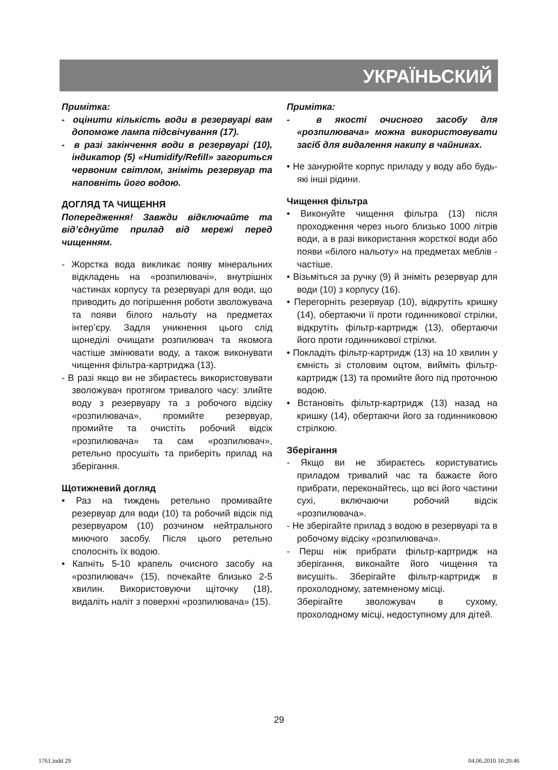УКРАЇНЬСКИЙ
Примітка:
- оцінити кількість води в резервуарі вам допоможе лампа підсвічування (17).
- в разі закінчення води в резервуарі (10), індикатор (5) «Humidify/Refill» загориться червоним світлом, зніміть резервуар та наповніть його водою.
ДОГЛЯД ТА ЧИЩЕННЯ
Попередження! Завжди відключайте та від’єднуйте прилад від мережі перед чищенням.
- Жорстка вода викликає появу мінеральних відкладень на «розпилювачі», внутрішніх частинах корпусу та резервуарі для води, що приводить до погіршення роботи зволожувача та появи білого нальоту на предметах інтер’єру. Задля уникнення цього слід щонеділі очищати розпилювач та якомога частіше змінювати воду, а також виконувати чищення фільтра-картриджа (13).
- В разі якщо ви не збираєтесь використовувати зволожувач протягом тривалого часу: злийте воду з резервуару та з робочого відсіку «розпилювача», промийте резервуар, промийте та очистіть робочий відсік «розпилювача» та сам «розпилювач», ретельно просушіть та приберіть прилад на зберігання.
Щотижневий догляд
• Раз на тиждень ретельно промивайте резервуар для води (10) та робочий відсік під резервуаром (10) розчином нейтрального миючого засобу. Після цього ретельно сполосніть їх водою.
• Капніть 5-10 крапель очисного засобу на «розпилювач» (15), почекайте близько 2-5 хвилин. Використовуючи щіточку (18), видаліть наліт з поверхні «розпилювача» (15).
Примітка:
- в якості очисного засобу для «розпилювача» можна використовувати засіб для видалення накипу в чайниках.
• Не занурюйте корпус приладу у воду або будь-які інші рідини.
Чищення фільтра
• Виконуйте чищення фільтра (13) після проходження через нього близько 1000 літрів води, а в разі використання жорсткої води або появи «білого нальоту» на предметах меблів - частіше.
• Візьміться за ручку (9) й зніміть резервуар для води (10) з корпусу (16).
• Перегорніть резервуар (10), відкрутіть кришку (14), обертаючи її проти годинникової стрілки, відкрутіть фільтр-картридж (13), обертаючи його проти годинникової стрілки.
• Покладіть фільтр-картридж (13) на 10 хвилин у ємність зі столовим оцтом, вийміть фільтр-картридж (13) та промийте його під проточною водою.
• Встановіть фільтр-картридж (13) назад на кришку (14), обертаючи його за годинниковою стрілкою.
Зберігання
- Якщо ви не збираєтесь користуватись приладом тривалий час та бажаєте його прибрати, переконайтесь, що всі його частини сухі, включаючи робочий відсік «розпилювача».
- Не зберігайте прилад з водою в резервуарі та в робочому відсіку «розпилювача».
- Перш ніж прибрати фільтр-картридж на зберігання, виконайте його чищення та висушіть. Зберігайте фільтр-картридж в прохолодному, затемненому місці.
Зберігайте зволожувач в сухому, прохолодному місці, недоступному для дітей.
29
1761.indd 29 04.06.2010 10:20:46